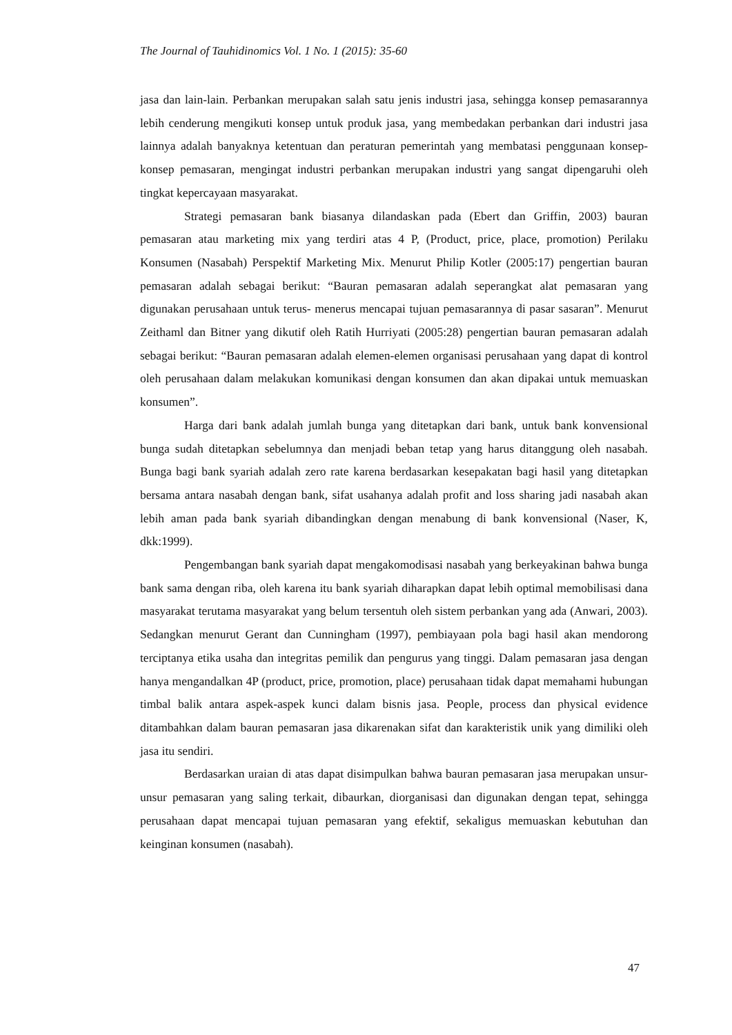The Journal of Tauhidinomics Vol. 1 No. 1 (2015): 35-60
jasa dan lain-lain. Perbankan merupakan salah satu jenis industri jasa, sehingga konsep pemasarannya lebih cenderung mengikuti konsep untuk produk jasa, yang membedakan perbankan dari industri jasa lainnya adalah banyaknya ketentuan dan peraturan pemerintah yang membatasi penggunaan konsep-konsep pemasaran, mengingat industri perbankan merupakan industri yang sangat dipengaruhi oleh tingkat kepercayaan masyarakat.
Strategi pemasaran bank biasanya dilandaskan pada (Ebert dan Griffin, 2003) bauran pemasaran atau marketing mix yang terdiri atas 4 P, (Product, price, place, promotion) Perilaku Konsumen (Nasabah) Perspektif Marketing Mix. Menurut Philip Kotler (2005:17) pengertian bauran pemasaran adalah sebagai berikut: “Bauran pemasaran adalah seperangkat alat pemasaran yang digunakan perusahaan untuk terus- menerus mencapai tujuan pemasarannya di pasar sasaran”. Menurut Zeithaml dan Bitner yang dikutif oleh Ratih Hurriyati (2005:28) pengertian bauran pemasaran adalah sebagai berikut: “Bauran pemasaran adalah elemen-elemen organisasi perusahaan yang dapat di kontrol oleh perusahaan dalam melakukan komunikasi dengan konsumen dan akan dipakai untuk memuaskan konsumen”.
Harga dari bank adalah jumlah bunga yang ditetapkan dari bank, untuk bank konvensional bunga sudah ditetapkan sebelumnya dan menjadi beban tetap yang harus ditanggung oleh nasabah. Bunga bagi bank syariah adalah zero rate karena berdasarkan kesepakatan bagi hasil yang ditetapkan bersama antara nasabah dengan bank, sifat usahanya adalah profit and loss sharing jadi nasabah akan lebih aman pada bank syariah dibandingkan dengan menabung di bank konvensional (Naser, K, dkk:1999).
Pengembangan bank syariah dapat mengakomodisasi nasabah yang berkeyakinan bahwa bunga bank sama dengan riba, oleh karena itu bank syariah diharapkan dapat lebih optimal memobilisasi dana masyarakat terutama masyarakat yang belum tersentuh oleh sistem perbankan yang ada (Anwari, 2003). Sedangkan menurut Gerant dan Cunningham (1997), pembiayaan pola bagi hasil akan mendorong terciptanya etika usaha dan integritas pemilik dan pengurus yang tinggi. Dalam pemasaran jasa dengan hanya mengandalkan 4P (product, price, promotion, place) perusahaan tidak dapat memahami hubungan timbal balik antara aspek-aspek kunci dalam bisnis jasa. People, process dan physical evidence ditambahkan dalam bauran pemasaran jasa dikarenakan sifat dan karakteristik unik yang dimiliki oleh jasa itu sendiri.
Berdasarkan uraian di atas dapat disimpulkan bahwa bauran pemasaran jasa merupakan unsur-unsur pemasaran yang saling terkait, dibaurkan, diorganisasi dan digunakan dengan tepat, sehingga perusahaan dapat mencapai tujuan pemasaran yang efektif, sekaligus memuaskan kebutuhan dan keinginan konsumen (nasabah).
47